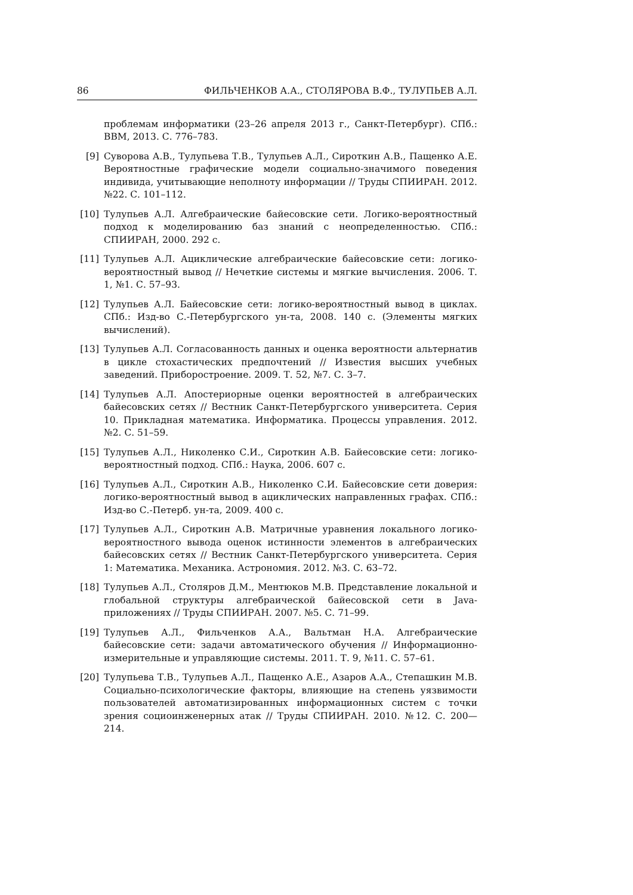86 ФИЛЬЧЕНКОВ А.А., СТОЛЯРОВА В.Ф., ТУЛУПЬЕВ А.Л.
проблемам информатики (23–26 апреля 2013 г., Санкт-Петербург). СПб.: ВВМ, 2013. С. 776–783.
[9] Суворова А.В., Тулупьева Т.В., Тулупьев А.Л., Сироткин А.В., Пащенко А.Е. Вероятностные графические модели социально-значимого поведения индивида, учитывающие неполноту информации // Труды СПИИРАН. 2012. №22. С. 101–112.
[10] Тулупьев А.Л. Алгебраические байесовские сети. Логико-вероятностный подход к моделированию баз знаний с неопределенностью. СПб.: СПИИРАН, 2000. 292 с.
[11] Тулупьев А.Л. Ациклические алгебраические байесовские сети: логико-вероятностный вывод // Нечеткие системы и мягкие вычисления. 2006. Т. 1, №1. С. 57–93.
[12] Тулупьев А.Л. Байесовские сети: логико-вероятностный вывод в циклах. СПб.: Изд-во С.-Петербургского ун-та, 2008. 140 с. (Элементы мягких вычислений).
[13] Тулупьев А.Л. Согласованность данных и оценка вероятности альтернатив в цикле стохастических предпочтений // Известия высших учебных заведений. Приборостроение. 2009. Т. 52, №7. С. 3–7.
[14] Тулупьев А.Л. Апостериорные оценки вероятностей в алгебраических байесовских сетях // Вестник Санкт-Петербургского университета. Серия 10. Прикладная математика. Информатика. Процессы управления. 2012. №2. С. 51–59.
[15] Тулупьев А.Л., Николенко С.И., Сироткин А.В. Байесовские сети: логико-вероятностный подход. СПб.: Наука, 2006. 607 с.
[16] Тулупьев А.Л., Сироткин А.В., Николенко С.И. Байесовские сети доверия: логико-вероятностный вывод в ациклических направленных графах. СПб.: Изд-во С.-Петерб. ун-та, 2009. 400 с.
[17] Тулупьев А.Л., Сироткин А.В. Матричные уравнения локального логико-вероятностного вывода оценок истинности элементов в алгебраических байесовских сетях // Вестник Санкт-Петербургского университета. Серия 1: Математика. Механика. Астрономия. 2012. №3. С. 63–72.
[18] Тулупьев А.Л., Столяров Д.М., Ментюков М.В. Представление локальной и глобальной структуры алгебраической байесовской сети в Java-приложениях // Труды СПИИРАН. 2007. №5. С. 71–99.
[19] Тулупьев А.Л., Фильченков А.А., Вальтман Н.А. Алгебраические байесовские сети: задачи автоматического обучения // Информационно-измерительные и управляющие системы. 2011. Т. 9, №11. С. 57–61.
[20] Тулупьева Т.В., Тулупьев А.Л., Пащенко А.Е., Азаров А.А., Степашкин М.В. Социально-психологические факторы, влияющие на степень уязвимости пользователей автоматизированных информационных систем с точки зрения социоинженерных атак // Труды СПИИРАН. 2010. №12. С. 200—214.